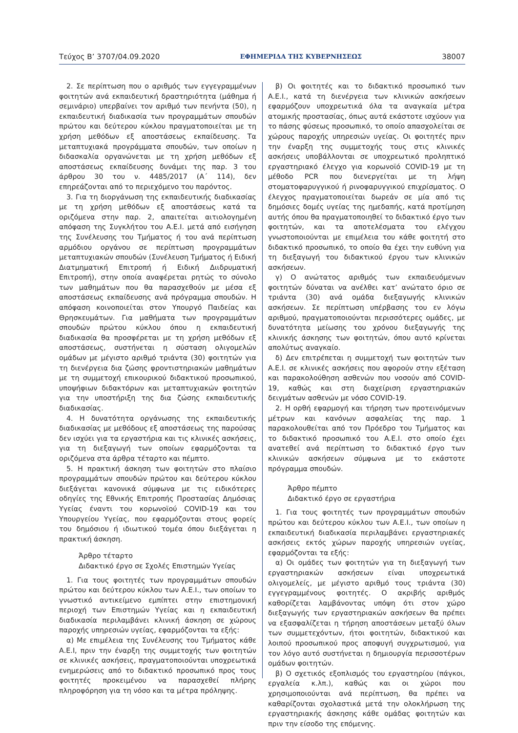Τεύχος Β’ 3707/04.09.2020 ΕΦΗΜΕΡΙΔΑ ΤΗΣ ΚΥΒΕΡΝΗΣΕΩΣ 38007
2. Σε περίπτωση που ο αριθμός των εγγεγραμμένων φοιτητών ανά εκπαιδευτική δραστηριότητα (μάθημα ή σεμινάριο) υπερβαίνει τον αριθμό των πενήντα (50), η εκπαιδευτική διαδικασία των προγραμμάτων σπουδών πρώτου και δεύτερου κύκλου πραγματοποιείται με τη χρήση μεθόδων εξ αποστάσεως εκπαίδευσης. Τα μεταπτυχιακά προγράμματα σπουδών, των οποίων η διδασκαλία οργανώνεται με τη χρήση μεθόδων εξ αποστάσεως εκπαίδευσης δυνάμει της παρ. 3 του άρθρου 30 του ν. 4485/2017 (Α΄ 114), δεν επηρεάζονται από το περιεχόμενο του παρόντος.
3. Για τη διοργάνωση της εκπαιδευτικής διαδικασίας με τη χρήση μεθόδων εξ αποστάσεως κατά τα οριζόμενα στην παρ. 2, απαιτείται αιτιολογημένη απόφαση της Συγκλήτου του Α.Ε.Ι. μετά από εισήγηση της Συνέλευσης του Τμήματος ή του ανά περίπτωση αρμόδιου οργάνου σε περίπτωση προγραμμάτων μεταπτυχιακών σπουδών (Συνέλευση Τμήματος ή Ειδική Διατμηματική Επιτροπή ή Ειδική Διιδρυματική Επιτροπή), στην οποία αναφέρεται ρητώς το σύνολο των μαθημάτων που θα παρασχεθούν με μέσα εξ αποστάσεως εκπαίδευσης ανά πρόγραμμα σπουδών. Η απόφαση κοινοποιείται στον Υπουργό Παιδείας και Θρησκευμάτων. Για μαθήματα των προγραμμάτων σπουδών πρώτου κύκλου όπου η εκπαιδευτική διαδικασία θα προσφέρεται με τη χρήση μεθόδων εξ αποστάσεως, συστήνεται η σύσταση ολιγομελών ομάδων με μέγιστο αριθμό τριάντα (30) φοιτητών για τη διενέργεια δια ζώσης φροντιστηριακών μαθημάτων με τη συμμετοχή επικουρικού διδακτικού προσωπικού, υποψήφιων διδακτόρων και μεταπτυχιακών φοιτητών για την υποστήριξη της δια ζώσης εκπαιδευτικής διαδικασίας.
4. Η δυνατότητα οργάνωσης της εκπαιδευτικής διαδικασίας με μεθόδους εξ αποστάσεως της παρούσας δεν ισχύει για τα εργαστήρια και τις κλινικές ασκήσεις, για τη διεξαγωγή των οποίων εφαρμόζονται τα οριζόμενα στα άρθρα τέταρτο και πέμπτο.
5. Η πρακτική άσκηση των φοιτητών στο πλαίσιο προγραμμάτων σπουδών πρώτου και δεύτερου κύκλου διεξάγεται κανονικά σύμφωνα με τις ειδικότερες οδηγίες της Εθνικής Επιτροπής Προστασίας Δημόσιας Υγείας έναντι του κορωνοϊού COVID-19 και του Υπουργείου Υγείας, που εφαρμόζονται στους φορείς του δημόσιου ή ιδιωτικού τομέα όπου διεξάγεται η πρακτική άσκηση.
Άρθρο τέταρτο
Διδακτικό έργο σε Σχολές Επιστημών Υγείας
1. Για τους φοιτητές των προγραμμάτων σπουδών πρώτου και δεύτερου κύκλου των Α.Ε.Ι., των οποίων το γνωστικό αντικείμενο εμπίπτει στην επιστημονική περιοχή των Επιστημών Υγείας και η εκπαιδευτική διαδικασία περιλαμβάνει κλινική άσκηση σε χώρους παροχής υπηρεσιών υγείας, εφαρμόζονται τα εξής:
α) Με επιμέλεια της Συνέλευσης του Τμήματος κάθε Α.Ε.Ι, πριν την έναρξη της συμμετοχής των φοιτητών σε κλινικές ασκήσεις, πραγματοποιούνται υποχρεωτικά ενημερώσεις από το διδακτικό προσωπικό προς τους φοιτητές προκειμένου να παρασχεθεί πλήρης πληροφόρηση για τη νόσο και τα μέτρα πρόληψης.
β) Οι φοιτητές και το διδακτικό προσωπικό των Α.Ε.Ι., κατά τη διενέργεια των κλινικών ασκήσεων εφαρμόζουν υποχρεωτικά όλα τα αναγκαία μέτρα ατομικής προστασίας, όπως αυτά εκάστοτε ισχύουν για το πάσης φύσεως προσωπικό, το οποίο απασχολείται σε χώρους παροχής υπηρεσιών υγείας. Οι φοιτητές πριν την έναρξη της συμμετοχής τους στις κλινικές ασκήσεις υποβάλλονται σε υποχρεωτικό προληπτικό εργαστηριακό έλεγχο για κορωνοϊό COVID-19 με τη μέθοδο PCR που διενεργείται με τη λήψη στοματοφαρυγγικού ή ρινοφαρυγγικού επιχρίσματος. Ο έλεγχος πραγματοποιείται δωρεάν σε μία από τις δημόσιες δομές υγείας της ημεδαπής, κατά προτίμηση αυτής όπου θα πραγματοποιηθεί το διδακτικό έργο των φοιτητών, και τα αποτελέσματα του ελέγχου γνωστοποιούνται με επιμέλεια του κάθε φοιτητή στο διδακτικό προσωπικό, το οποίο θα έχει την ευθύνη για τη διεξαγωγή του διδακτικού έργου των κλινικών ασκήσεων.
γ) Ο ανώτατος αριθμός των εκπαιδευόμενων φοιτητών δύναται να ανέλθει κατ’ ανώτατο όριο σε τριάντα (30) ανά ομάδα διεξαγωγής κλινικών ασκήσεων. Σε περίπτωση υπέρβασης του εν λόγω αριθμού, πραγματοποιούνται περισσότερες ομάδες, με δυνατότητα μείωσης του χρόνου διεξαγωγής της κλινικής άσκησης των φοιτητών, όπου αυτό κρίνεται απολύτως αναγκαίο.
δ) Δεν επιτρέπεται η συμμετοχή των φοιτητών των Α.Ε.Ι. σε κλινικές ασκήσεις που αφορούν στην εξέταση και παρακολούθηση ασθενών που νοσούν από COVID-19, καθώς και στη διαχείριση εργαστηριακών δειγμάτων ασθενών με νόσο COVID-19.
2. Η ορθή εφαρμογή και τήρηση των προτεινόμενων μέτρων και κανόνων ασφαλείας της παρ. 1 παρακολουθείται από τον Πρόεδρο του Τμήματος και το διδακτικό προσωπικό του Α.Ε.Ι. στο οποίο έχει ανατεθεί ανά περίπτωση το διδακτικό έργο των κλινικών ασκήσεων σύμφωνα με το εκάστοτε πρόγραμμα σπουδών.
Άρθρο πέμπτο
Διδακτικό έργο σε εργαστήρια
1. Για τους φοιτητές των προγραμμάτων σπουδών πρώτου και δεύτερου κύκλου των Α.Ε.Ι., των οποίων η εκπαιδευτική διαδικασία περιλαμβάνει εργαστηριακές ασκήσεις εκτός χώρων παροχής υπηρεσιών υγείας, εφαρμόζονται τα εξής:
α) Οι ομάδες των φοιτητών για τη διεξαγωγή των εργαστηριακών ασκήσεων είναι υποχρεωτικά ολιγομελείς, με μέγιστο αριθμό τους τριάντα (30) εγγεγραμμένους φοιτητές. Ο ακριβής αριθμός καθορίζεται λαμβάνοντας υπόψη ότι στον χώρο διεξαγωγής των εργαστηριακών ασκήσεων θα πρέπει να εξασφαλίζεται η τήρηση αποστάσεων μεταξύ όλων των συμμετεχόντων, ήτοι φοιτητών, διδακτικού και λοιπού προσωπικού προς αποφυγή συγχρωτισμού, για τον λόγο αυτό συστήνεται η δημιουργία περισσοτέρων ομάδων φοιτητών.
β) Ο σχετικός εξοπλισμός του εργαστηρίου (πάγκοι, εργαλεία κ.λπ.), καθώς και οι χώροι που χρησιμοποιούνται ανά περίπτωση, θα πρέπει να καθαρίζονται σχολαστικά μετά την ολοκλήρωση της εργαστηριακής άσκησης κάθε ομάδας φοιτητών και πριν την είσοδο της επόμενης.